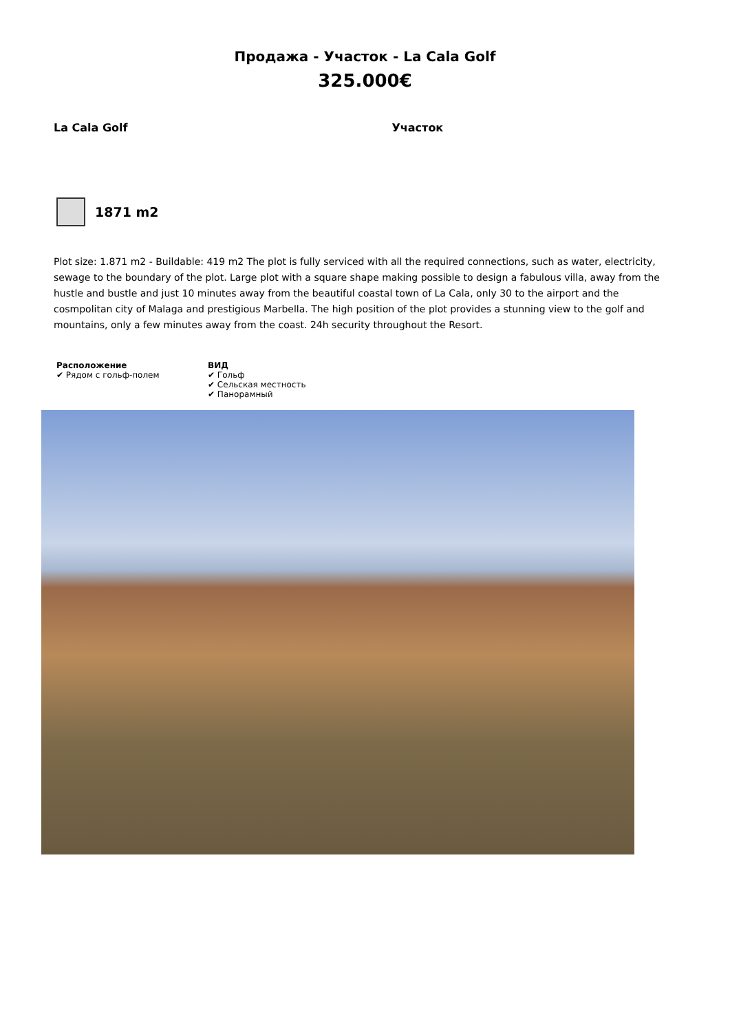Продажа - Участок - La Cala Golf
325.000€
La Cala Golf Участок
1871 m2
Plot size: 1.871 m2 - Buildable: 419 m2 The plot is fully serviced with all the required connections, such as water, electricity, sewage to the boundary of the plot. Large plot with a square shape making possible to design a fabulous villa, away from the hustle and bustle and just 10 minutes away from the beautiful coastal town of La Cala, only 30 to the airport and the cosmpolitan city of Malaga and prestigious Marbella. The high position of the plot provides a stunning view to the golf and mountains, only a few minutes away from the coast. 24h security throughout the Resort.
Расположение
✔ Рядом с гольф-полем
ВИД
✔ Гольф
✔ Сельская местность
✔ Панорамный